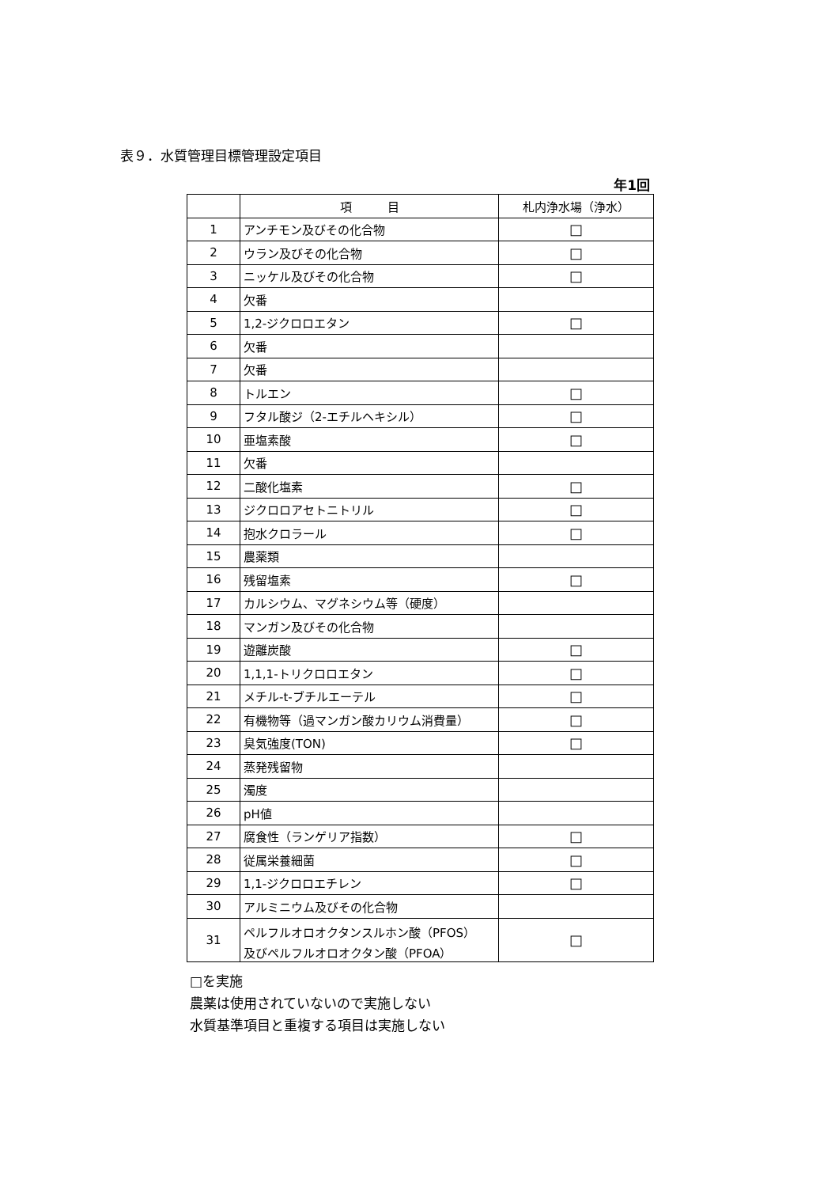表９．水質管理目標管理設定項目
年1回
| | 項 目 | 札内浄水場（浄水） |
| --- | --- | --- |
| 1 | アンチモン及びその化合物 | □ |
| 2 | ウラン及びその化合物 | □ |
| 3 | ニッケル及びその化合物 | □ |
| 4 | 欠番 | |
| 5 | 1,2-ジクロロエタン | □ |
| 6 | 欠番 | |
| 7 | 欠番 | |
| 8 | トルエン | □ |
| 9 | フタル酸ジ（2-エチルヘキシル） | □ |
| 10 | 亜塩素酸 | □ |
| 11 | 欠番 | |
| 12 | 二酸化塩素 | □ |
| 13 | ジクロロアセトニトリル | □ |
| 14 | 抱水クロラール | □ |
| 15 | 農薬類 | |
| 16 | 残留塩素 | □ |
| 17 | カルシウム、マグネシウム等（硬度） | |
| 18 | マンガン及びその化合物 | |
| 19 | 遊離炭酸 | □ |
| 20 | 1,1,1-トリクロロエタン | □ |
| 21 | メチル-t-ブチルエーテル | □ |
| 22 | 有機物等（過マンガン酸カリウム消費量） | □ |
| 23 | 臭気強度(TON) | □ |
| 24 | 蒸発残留物 | |
| 25 | 濁度 | |
| 26 | pH値 | |
| 27 | 腐食性（ランゲリア指数） | □ |
| 28 | 従属栄養細菌 | □ |
| 29 | 1,1-ジクロロエチレン | □ |
| 30 | アルミニウム及びその化合物 | |
| 31 | ペルフルオロオクタンスルホン酸（PFOS） 及びペルフルオロオクタン酸（PFOA） | □ |
□を実施
農薬は使用されていないので実施しない
水質基準項目と重複する項目は実施しない